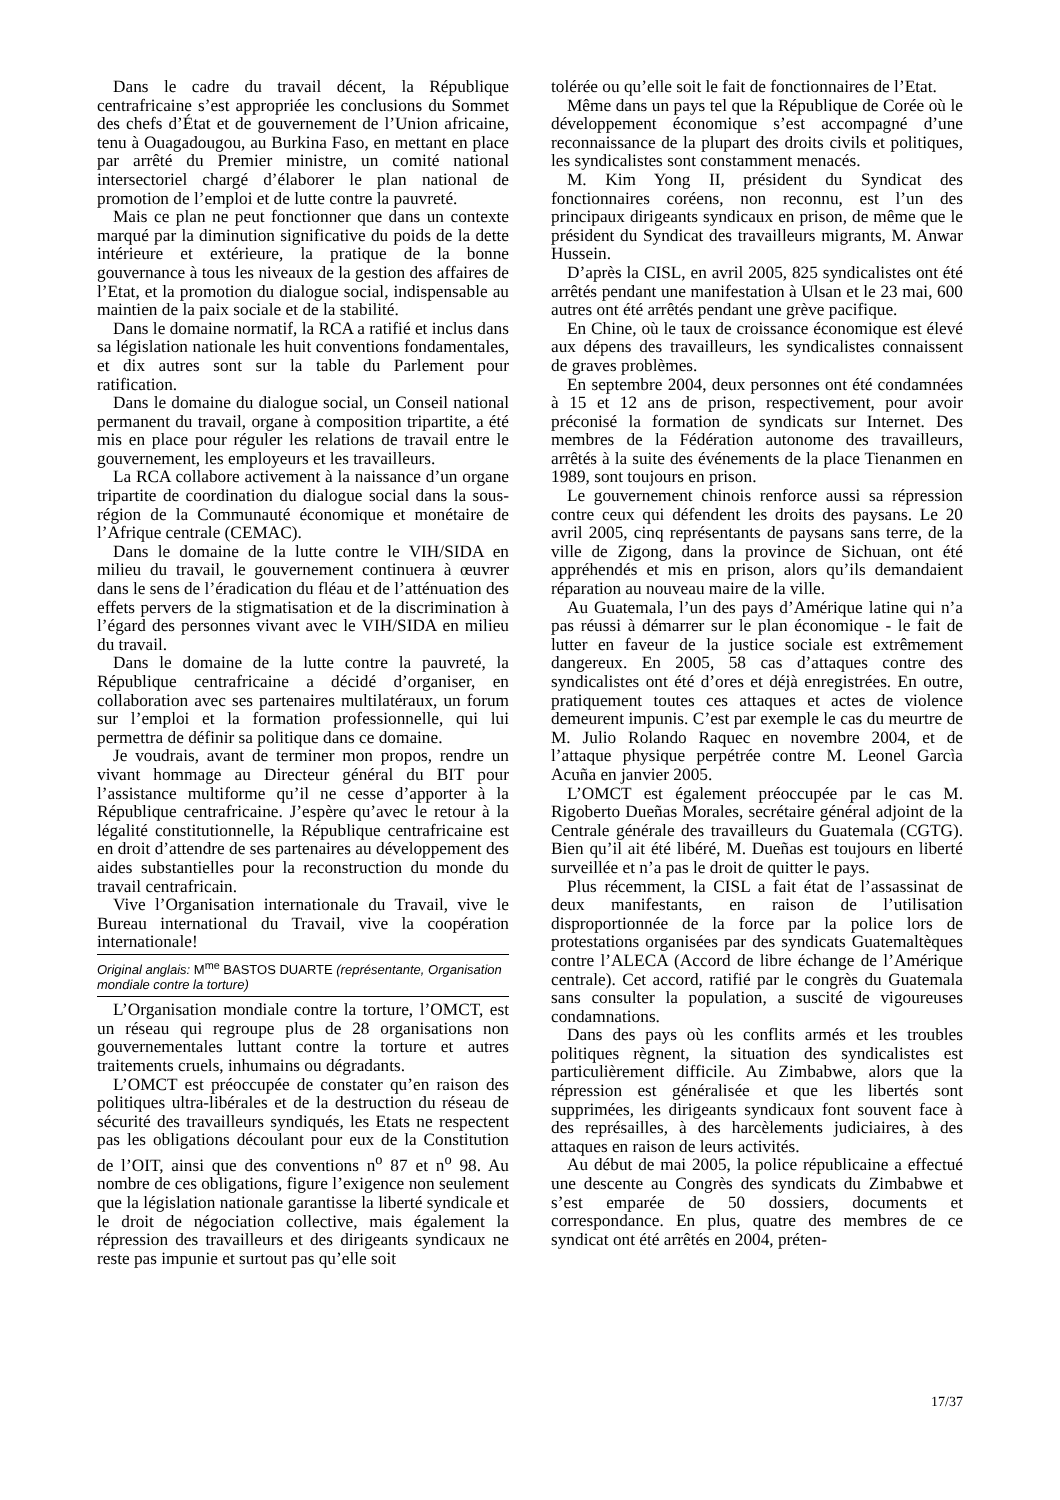Dans le cadre du travail décent, la République centrafricaine s’est appropriée les conclusions du Sommet des chefs d’État et de gouvernement de l’Union africaine, tenu à Ouagadougou, au Burkina Faso, en mettant en place par arrêté du Premier ministre, un comité national intersectoriel chargé d’élaborer le plan national de promotion de l’emploi et de lutte contre la pauvreté.
Mais ce plan ne peut fonctionner que dans un contexte marqué par la diminution significative du poids de la dette intérieure et extérieure, la pratique de la bonne gouvernance à tous les niveaux de la gestion des affaires de l’Etat, et la promotion du dialogue social, indispensable au maintien de la paix sociale et de la stabilité.
Dans le domaine normatif, la RCA a ratifié et inclus dans sa législation nationale les huit conventions fondamentales, et dix autres sont sur la table du Parlement pour ratification.
Dans le domaine du dialogue social, un Conseil national permanent du travail, organe à composition tripartite, a été mis en place pour réguler les relations de travail entre le gouvernement, les employeurs et les travailleurs.
La RCA collabore activement à la naissance d’un organe tripartite de coordination du dialogue social dans la sous-région de la Communauté économique et monétaire de l’Afrique centrale (CEMAC).
Dans le domaine de la lutte contre le VIH/SIDA en milieu du travail, le gouvernement continuera à œuvrer dans le sens de l’éradication du fléau et de l’atténuation des effets pervers de la stigmatisation et de la discrimination à l’égard des personnes vivant avec le VIH/SIDA en milieu du travail.
Dans le domaine de la lutte contre la pauvreté, la République centrafricaine a décidé d’organiser, en collaboration avec ses partenaires multilatéraux, un forum sur l’emploi et la formation professionnelle, qui lui permettra de définir sa politique dans ce domaine.
Je voudrais, avant de terminer mon propos, rendre un vivant hommage au Directeur général du BIT pour l’assistance multiforme qu’il ne cesse d’apporter à la République centrafricaine. J’espère qu’avec le retour à la légalité constitutionnelle, la République centrafricaine est en droit d’attendre de ses partenaires au développement des aides substantielles pour la reconstruction du monde du travail centrafricain.
Vive l’Organisation internationale du Travail, vive le Bureau international du Travail, vive la coopération internationale!
Original anglais: M<sup>me</sup> BASTOS DUARTE (représentante, Organisation mondiale contre la torture)
L’Organisation mondiale contre la torture, l’OMCT, est un réseau qui regroupe plus de 28 organisations non gouvernementales luttant contre la torture et autres traitements cruels, inhumains ou dégradants.
L’OMCT est préoccupée de constater qu’en raison des politiques ultra-libérales et de la destruction du réseau de sécurité des travailleurs syndiqués, les Etats ne respectent pas les obligations découlant pour eux de la Constitution de l’OIT, ainsi que des conventions n<sup>o</sup> 87 et n<sup>o</sup> 98. Au nombre de ces obligations, figure l’exigence non seulement que la législation nationale garantisse la liberté syndicale et le droit de négociation collective, mais également la répression des travailleurs et des dirigeants syndicaux ne reste pas impunie et surtout pas qu’elle soit
tolérée ou qu’elle soit le fait de fonctionnaires de l’Etat.
Même dans un pays tel que la République de Corée où le développement économique s’est accompagné d’une reconnaissance de la plupart des droits civils et politiques, les syndicalistes sont constamment menacés.
M. Kim Yong II, président du Syndicat des fonctionnaires coréens, non reconnu, est l’un des principaux dirigeants syndicaux en prison, de même que le président du Syndicat des travailleurs migrants, M. Anwar Hussein.
D’après la CISL, en avril 2005, 825 syndicalistes ont été arrêtés pendant une manifestation à Ulsan et le 23 mai, 600 autres ont été arrêtés pendant une grève pacifique.
En Chine, où le taux de croissance économique est élevé aux dépens des travailleurs, les syndicalistes connaissent de graves problèmes.
En septembre 2004, deux personnes ont été condamnées à 15 et 12 ans de prison, respectivement, pour avoir préconisé la formation de syndicats sur Internet. Des membres de la Fédération autonome des travailleurs, arrêtés à la suite des événements de la place Tienanmen en 1989, sont toujours en prison.
Le gouvernement chinois renforce aussi sa répression contre ceux qui défendent les droits des paysans. Le 20 avril 2005, cinq représentants de paysans sans terre, de la ville de Zigong, dans la province de Sichuan, ont été appréhendés et mis en prison, alors qu’ils demandaient réparation au nouveau maire de la ville.
Au Guatemala, l’un des pays d’Amérique latine qui n’a pas réussi à démarrer sur le plan économique - le fait de lutter en faveur de la justice sociale est extrêmement dangereux. En 2005, 58 cas d’attaques contre des syndicalistes ont été d’ores et déjà enregistrées. En outre, pratiquement toutes ces attaques et actes de violence demeurent impunis. C’est par exemple le cas du meurtre de M. Julio Rolando Raquec en novembre 2004, et de l’attaque physique perpétrée contre M. Leonel Garcìa Acuña en janvier 2005.
L’OMCT est également préoccupée par le cas M. Rigoberto Dueñas Morales, secrétaire général adjoint de la Centrale générale des travailleurs du Guatemala (CGTG). Bien qu’il ait été libéré, M. Dueñas est toujours en liberté surveillée et n’a pas le droit de quitter le pays.
Plus récemment, la CISL a fait état de l’assassinat de deux manifestants, en raison de l’utilisation disproportionnée de la force par la police lors de protestations organisées par des syndicats Guatemaltèques contre l’ALECA (Accord de libre échange de l’Amérique centrale). Cet accord, ratifié par le congrès du Guatemala sans consulter la population, a suscité de vigoureuses condamnations.
Dans des pays où les conflits armés et les troubles politiques règnent, la situation des syndicalistes est particulièrement difficile. Au Zimbabwe, alors que la répression est généralisée et que les libertés sont supprimées, les dirigeants syndicaux font souvent face à des représailles, à des harcèlements judiciaires, à des attaques en raison de leurs activités.
Au début de mai 2005, la police républicaine a effectué une descente au Congrès des syndicats du Zimbabwe et s’est emparée de 50 dossiers, documents et correspondance. En plus, quatre des membres de ce syndicat ont été arrêtés en 2004, préten-
17/37